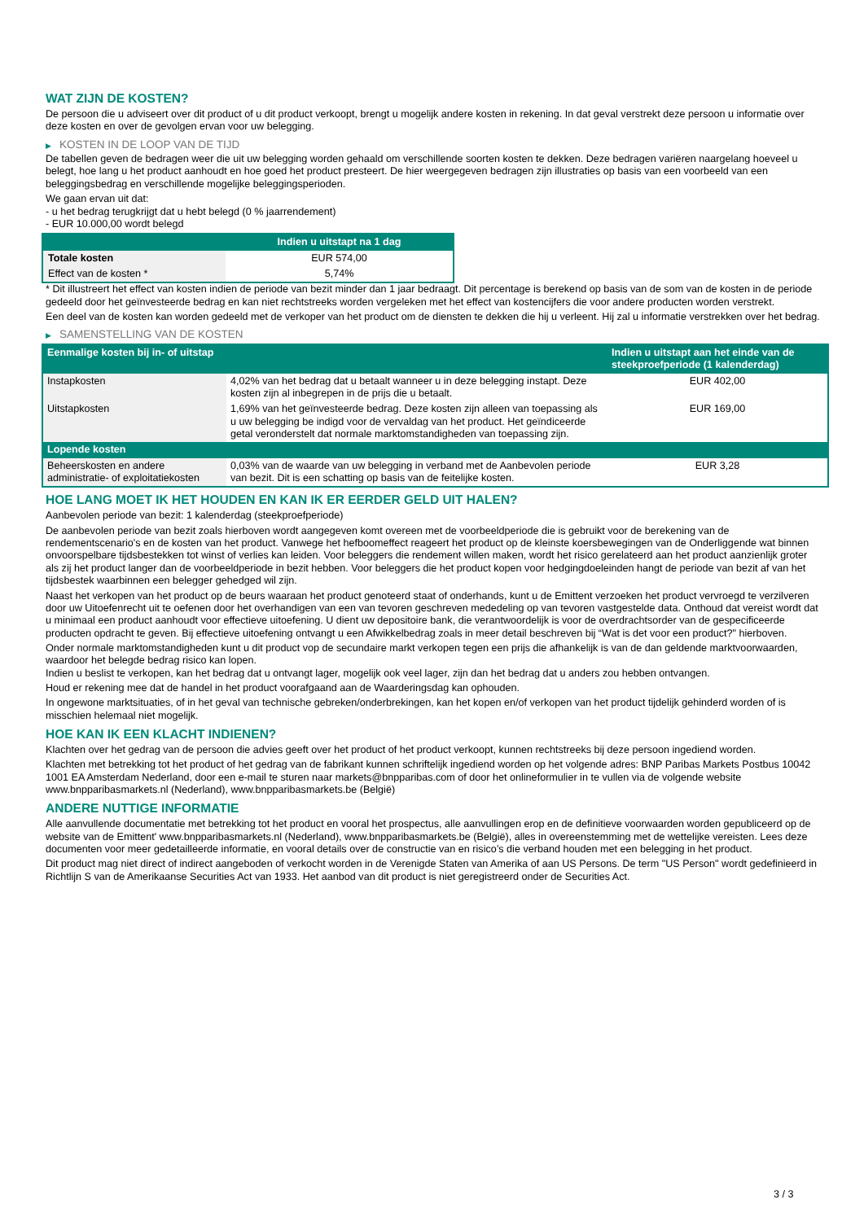WAT ZIJN DE KOSTEN?
De persoon die u adviseert over dit product of u dit product verkoopt, brengt u mogelijk andere kosten in rekening. In dat geval verstrekt deze persoon u informatie over deze kosten en over de gevolgen ervan voor uw belegging.
▶ KOSTEN IN DE LOOP VAN DE TIJD
De tabellen geven de bedragen weer die uit uw belegging worden gehaald om verschillende soorten kosten te dekken. Deze bedragen variëren naargelang hoeveel u belegt, hoe lang u het product aanhoudt en hoe goed het product presteert. De hier weergegeven bedragen zijn illustraties op basis van een voorbeeld van een beleggingsbedrag en verschillende mogelijke beleggingsperioden.
We gaan ervan uit dat:
- u het bedrag terugkrijgt dat u hebt belegd (0 % jaarrendement)
- EUR 10.000,00 wordt belegd
| | Indien u uitstapt na 1 dag |
| --- | --- |
| Totale kosten | EUR 574,00 |
| Effect van de kosten * | 5,74% |
* Dit illustreert het effect van kosten indien de periode van bezit minder dan 1 jaar bedraagt. Dit percentage is berekend op basis van de som van de kosten in de periode gedeeld door het geïnvesteerde bedrag en kan niet rechtstreeks worden vergeleken met het effect van kostencijfers die voor andere producten worden verstrekt.
Een deel van de kosten kan worden gedeeld met de verkoper van het product om de diensten te dekken die hij u verleent. Hij zal u informatie verstrekken over het bedrag.
▶ SAMENSTELLING VAN DE KOSTEN
| Eenmalige kosten bij in- of uitstap | | Indien u uitstapt aan het einde van de steekproefperiode (1 kalenderdag) |
| --- | --- | --- |
| Instapkosten | 4,02% van het bedrag dat u betaalt wanneer u in deze belegging instapt. Deze kosten zijn al inbegrepen in de prijs die u betaalt. | EUR 402,00 |
| Uitstapkosten | 1,69% van het geïnvesteerde bedrag. Deze kosten zijn alleen van toepassing als u uw belegging be indigd voor de vervaldag van het product. Het geïndiceerde getal veronderstelt dat normale marktomstandigheden van toepassing zijn. | EUR 169,00 |
| Lopende kosten | | |
| Beheerskosten en andere administratie- of exploitatiekosten | 0,03% van de waarde van uw belegging in verband met de Aanbevolen periode van bezit. Dit is een schatting op basis van de feitelijke kosten. | EUR 3,28 |
HOE LANG MOET IK HET HOUDEN EN KAN IK ER EERDER GELD UIT HALEN?
Aanbevolen periode van bezit: 1 kalenderdag (steekproefperiode)
De aanbevolen periode van bezit zoals hierboven wordt aangegeven komt overeen met de voorbeeldperiode die is gebruikt voor de berekening van de rendementscenario's en de kosten van het product. Vanwege het hefboomeffect reageert het product op de kleinste koersbewegingen van de Onderliggende wat binnen onvoorspelbare tijdsbestekken tot winst of verlies kan leiden. Voor beleggers die rendement willen maken, wordt het risico gerelateerd aan het product aanzienlijk groter als zij het product langer dan de voorbeeldperiode in bezit hebben. Voor beleggers die het product kopen voor hedgingdoeleinden hangt de periode van bezit af van het tijdsbestek waarbinnen een belegger gehedged wil zijn.
Naast het verkopen van het product op de beurs waaraan het product genoteerd staat of onderhands, kunt u de Emittent verzoeken het product vervroegd te verzilveren door uw Uitoefenrecht uit te oefenen door het overhandigen van een van tevoren geschreven mededeling op van tevoren vastgestelde data. Onthoud dat vereist wordt dat u minimaal een product aanhoudt voor effectieve uitoefening. U dient uw depositoire bank, die verantwoordelijk is voor de overdrachtsorder van de gespecificeerde producten opdracht te geven. Bij effectieve uitoefening ontvangt u een Afwikkelbedrag zoals in meer detail beschreven bij “Wat is det voor een product?" hierboven.
Onder normale marktomstandigheden kunt u dit product vop de secundaire markt verkopen tegen een prijs die afhankelijk is van de dan geldende marktvoorwaarden, waardoor het belegde bedrag risico kan lopen.
Indien u beslist te verkopen, kan het bedrag dat u ontvangt lager, mogelijk ook veel lager, zijn dan het bedrag dat u anders zou hebben ontvangen.
Houd er rekening mee dat de handel in het product voorafgaand aan de Waarderingsdag kan ophouden.
In ongewone marktsituaties, of in het geval van technische gebreken/onderbrekingen, kan het kopen en/of verkopen van het product tijdelijk gehinderd worden of is misschien helemaal niet mogelijk.
HOE KAN IK EEN KLACHT INDIENEN?
Klachten over het gedrag van de persoon die advies geeft over het product of het product verkoopt, kunnen rechtstreeks bij deze persoon ingediend worden.
Klachten met betrekking tot het product of het gedrag van de fabrikant kunnen schriftelijk ingediend worden op het volgende adres: BNP Paribas Markets Postbus 10042 1001 EA Amsterdam Nederland, door een e-mail te sturen naar markets@bnpparibas.com of door het onlineformulier in te vullen via de volgende website www.bnpparibasmarkets.nl (Nederland), www.bnpparibasmarkets.be (België)
ANDERE NUTTIGE INFORMATIE
Alle aanvullende documentatie met betrekking tot het product en vooral het prospectus, alle aanvullingen erop en de definitieve voorwaarden worden gepubliceerd op de website van de Emittent' www.bnpparibasmarkets.nl (Nederland), www.bnpparibasmarkets.be (België), alles in overeenstemming met de wettelijke vereisten. Lees deze documenten voor meer gedetailleerde informatie, en vooral details over de constructie van en risico’s die verband houden met een belegging in het product.
Dit product mag niet direct of indirect aangeboden of verkocht worden in de Verenigde Staten van Amerika of aan US Persons. De term "US Person" wordt gedefinieerd in Richtlijn S van de Amerikaanse Securities Act van 1933. Het aanbod van dit product is niet geregistreerd onder de Securities Act.
3 / 3